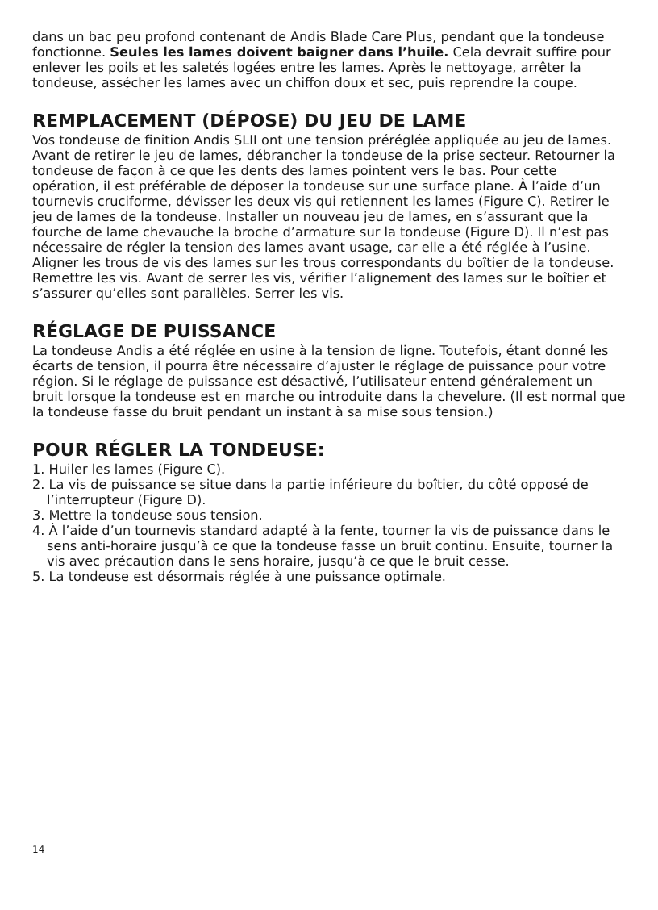dans un bac peu profond contenant de Andis Blade Care Plus, pendant que la tondeuse fonctionne. Seules les lames doivent baigner dans l’huile. Cela devrait suffire pour enlever les poils et les saletés logées entre les lames. Après le nettoyage, arrêter la tondeuse, assécher les lames avec un chiffon doux et sec, puis reprendre la coupe.
REMPLACEMENT (DÉPOSE) DU JEU DE LAME
Vos tondeuse de finition Andis SLII ont une tension préréglée appliquée au jeu de lames. Avant de retirer le jeu de lames, débrancher la tondeuse de la prise secteur. Retourner la tondeuse de façon à ce que les dents des lames pointent vers le bas. Pour cette opération, il est préférable de déposer la tondeuse sur une surface plane. À l’aide d’un tournevis cruciforme, dévisser les deux vis qui retiennent les lames (Figure C). Retirer le jeu de lames de la tondeuse. Installer un nouveau jeu de lames, en s’assurant que la fourche de lame chevauche la broche d’armature sur la tondeuse (Figure D). Il n’est pas nécessaire de régler la tension des lames avant usage, car elle a été réglée à l’usine. Aligner les trous de vis des lames sur les trous correspondants du boîtier de la tondeuse. Remettre les vis. Avant de serrer les vis, vérifier l’alignement des lames sur le boîtier et s’assurer qu’elles sont parallèles. Serrer les vis.
RÉGLAGE DE PUISSANCE
La tondeuse Andis a été réglée en usine à la tension de ligne. Toutefois, étant donné les écarts de tension, il pourra être nécessaire d’ajuster le réglage de puissance pour votre région. Si le réglage de puissance est désactivé, l’utilisateur entend généralement un bruit lorsque la tondeuse est en marche ou introduite dans la chevelure. (Il est normal que la tondeuse fasse du bruit pendant un instant à sa mise sous tension.)
POUR RÉGLER LA TONDEUSE:
1. Huiler les lames (Figure C).
2. La vis de puissance se situe dans la partie inférieure du boîtier, du côté opposé de l’interrupteur (Figure D).
3. Mettre la tondeuse sous tension.
4. À l’aide d’un tournevis standard adapté à la fente, tourner la vis de puissance dans le sens anti-horaire jusqu’à ce que la tondeuse fasse un bruit continu. Ensuite, tourner la vis avec précaution dans le sens horaire, jusqu’à ce que le bruit cesse.
5. La tondeuse est désormais réglée à une puissance optimale.
14